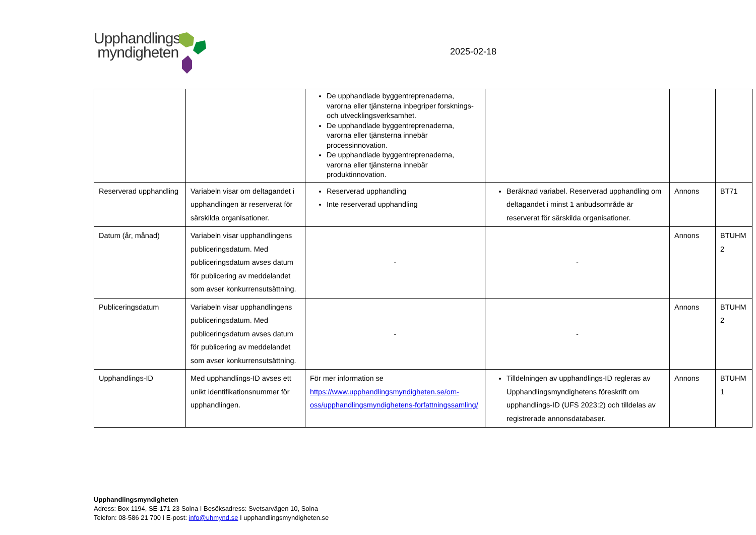Upphandlings
myndigheten
2025-02-18
| | | De upphandlade byggentreprenaderna, varorna eller tjänsterna inbegriper forsknings- och utvecklingsverksamhet. De upphandlade byggentreprenaderna, varorna eller tjänsterna innebär processinnovation. De upphandlade byggentreprenaderna, varorna eller tjänsterna innebär produktinnovation. | | | |
| Reserverad upphandling | Variabeln visar om deltagandet i upphandlingen är reserverat för särskilda organisationer. | Reserverad upphandling Inte reserverad upphandling | Beräknad variabel. Reserverad upphandling om deltagandet i minst 1 anbudsområde är reserverat för särskilda organisationer. | Annons | BT71 |
| Datum (år, månad) | Variabeln visar upphandlingens publiceringsdatum. Med publiceringsdatum avses datum för publicering av meddelandet som avser konkurrensutsättning. | - | - | Annons | BTUHM 2 |
| Publiceringsdatum | Variabeln visar upphandlingens publiceringsdatum. Med publiceringsdatum avses datum för publicering av meddelandet som avser konkurrensutsättning. | - | - | Annons | BTUHM 2 |
| Upphandlings-ID | Med upphandlings-ID avses ett unikt identifikationsnummer för upphandlingen. | För mer information se https://www.upphandlingsmyndigheten.se/om-oss/upphandlingsmyndighetens-forfattningssamling/ | Tilldelningen av upphandlings-ID regleras av Upphandlingsmyndighetens föreskrift om upphandlings-ID (UFS 2023:2) och tilldelas av registrerade annonsdatabaser. | Annons | BTUHM 1 |
Upphandlingsmyndigheten
Adress: Box 1194, SE-171 23 Solna I Besöksadress: Svetsarvägen 10, Solna
Telefon: 08-586 21 700 I E-post: info@uhmynd.se I upphandlingsmyndigheten.se